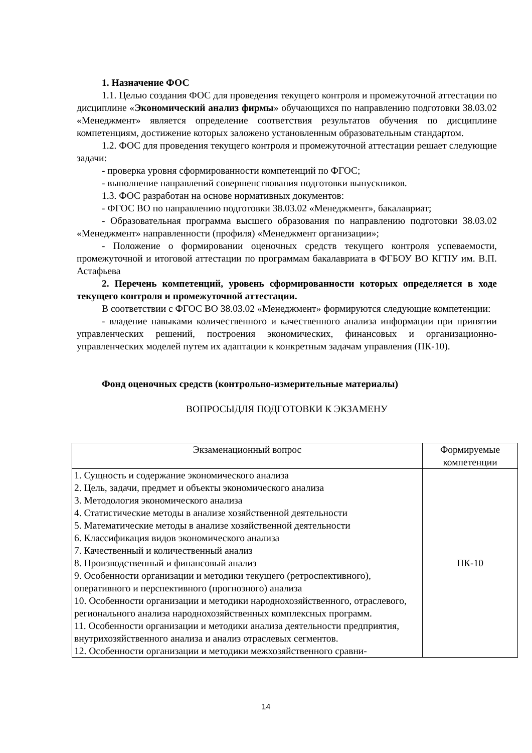1. Назначение ФОС
1.1. Целью создания ФОС для проведения текущего контроля и промежуточной аттестации по дисциплине «Экономический анализ фирмы» обучающихся по направлению подготовки 38.03.02 «Менеджмент» является определение соответствия результатов обучения по дисциплине компетенциям, достижение которых заложено установленным образовательным стандартом.
1.2. ФОС для проведения текущего контроля и промежуточной аттестации решает следующие задачи:
- проверка уровня сформированности компетенций по ФГОС;
- выполнение направлений совершенствования подготовки выпускников.
1.3. ФОС разработан на основе нормативных документов:
- ФГОС ВО по направлению подготовки 38.03.02 «Менеджмент», бакалавриат;
- Образовательная программа высшего образования по направлению подготовки 38.03.02 «Менеджмент» направленности (профиля) «Менеджмент организации»;
- Положение о формировании оценочных средств текущего контроля успеваемости, промежуточной и итоговой аттестации по программам бакалавриата в ФГБОУ ВО КГПУ им. В.П. Астафьева
2. Перечень компетенций, уровень сформированности которых определяется в ходе текущего контроля и промежуточной аттестации.
В соответствии с ФГОС ВО 38.03.02 «Менеджмент» формируются следующие компетенции:
- владение навыками количественного и качественного анализа информации при принятии управленческих решений, построения экономических, финансовых и организационно-управленческих моделей путем их адаптации к конкретным задачам управления (ПК-10).
Фонд оценочных средств (контрольно-измерительные материалы)
ВОПРОСЫДЛЯ ПОДГОТОВКИ К ЭКЗАМЕНУ
| Экзаменационный вопрос | Формируемые компетенции |
| --- | --- |
| 1. Сущность и содержание экономического анализа 2. Цель, задачи, предмет и объекты экономического анализа 3. Методология экономического анализа 4. Статистические методы в анализе хозяйственной деятельности 5. Математические методы в анализе хозяйственной деятельности 6. Классификация видов экономического анализа 7. Качественный и количественный анализ 8. Производственный и финансовый анализ 9. Особенности организации и методики текущего (ретроспективного), оперативного и перспективного (прогнозного) анализа 10. Особенности организации и методики народнохозяйственного, отраслевого, регионального анализа народнохозяйственных комплексных программ. 11. Особенности организации и методики анализа деятельности предприятия, внутрихозяйственного анализа и анализ отраслевых сегментов. 12. Особенности организации и методики межхозяйственного сравни- | ПК-10 |
14